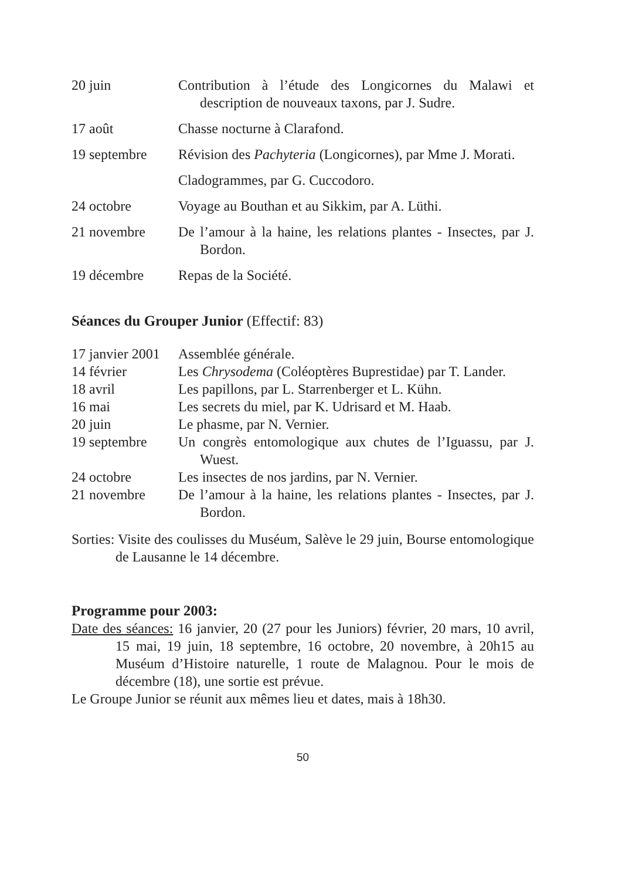20 juin Contribution à l’étude des Longicornes du Malawi et description de nouveaux taxons, par J. Sudre.
17 août Chasse nocturne à Clarafond.
19 septembre Révision des Pachyteria (Longicornes), par Mme J. Morati.
Cladogrammes, par G. Cuccodoro.
24 octobre Voyage au Bouthan et au Sikkim, par A. Lüthi.
21 novembre De l’amour à la haine, les relations plantes - Insectes, par J. Bordon.
19 décembre Repas de la Société.
Séances du Grouper Junior (Effectif: 83)
17 janvier 2001
Assemblée générale.
14 février Les Chrysodema (Coléoptères Buprestidae) par T. Lander.
18 avril Les papillons, par L. Starrenberger et L. Kühn.
16 mai Les secrets du miel, par K. Udrisard et M. Haab.
20 juin Le phasme, par N. Vernier.
19 septembre Un congrès entomologique aux chutes de l’Iguassu, par J. Wuest.
24 octobre Les insectes de nos jardins, par N. Vernier.
21 novembre De l’amour à la haine, les relations plantes - Insectes, par J. Bordon.
Sorties: Visite des coulisses du Muséum, Salève le 29 juin, Bourse entomologique de Lausanne le 14 décembre.
Programme pour 2003:
Date des séances: 16 janvier, 20 (27 pour les Juniors) février, 20 mars, 10 avril, 15 mai, 19 juin, 18 septembre, 16 octobre, 20 novembre, à 20h15 au Muséum d’Histoire naturelle, 1 route de Malagnou. Pour le mois de décembre (18), une sortie est prévue.
Le Groupe Junior se réunit aux mêmes lieu et dates, mais à 18h30.
50